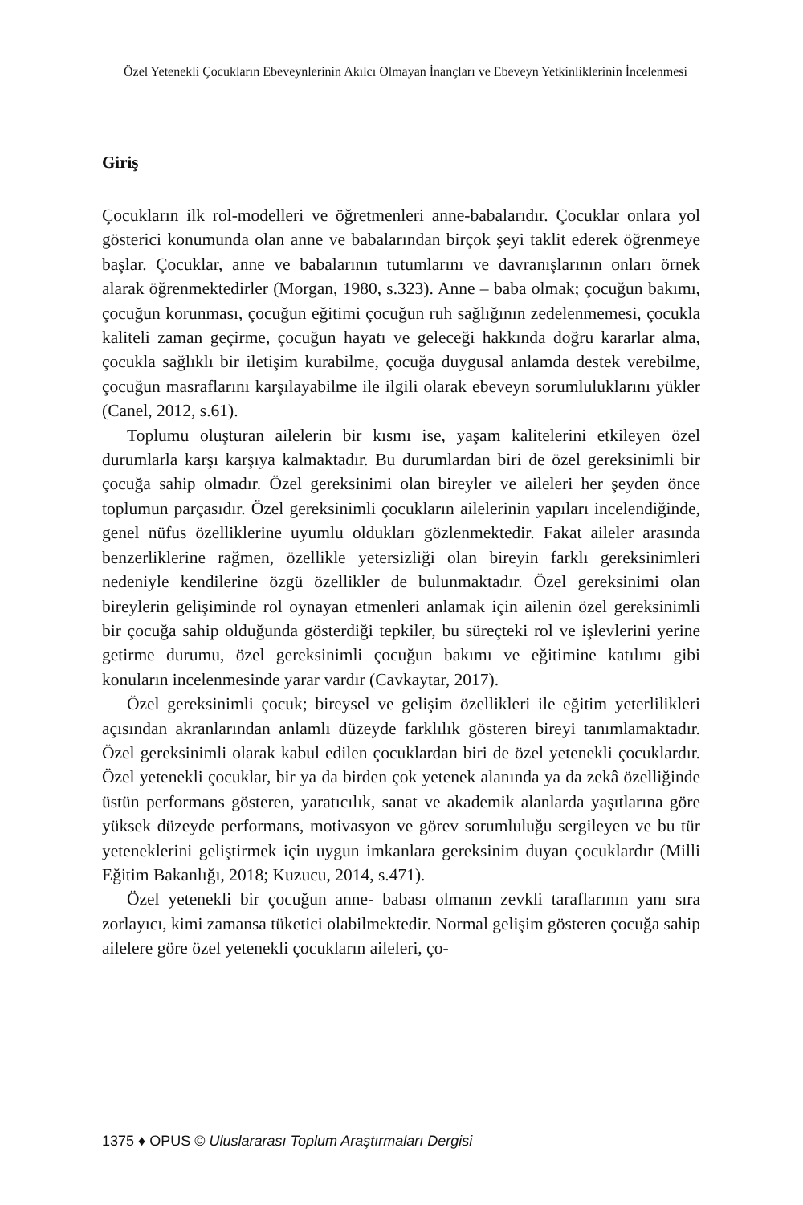Özel Yetenekli Çocukların Ebeveynlerinin Akılcı Olmayan İnançları ve Ebeveyn Yetkinliklerinin İncelenmesi
Giriş
Çocukların ilk rol-modelleri ve öğretmenleri anne-babalarıdır. Çocuklar onlara yol gösterici konumunda olan anne ve babalarından birçok şeyi taklit ederek öğrenmeye başlar. Çocuklar, anne ve babalarının tutumlarını ve davranışlarının onları örnek alarak öğrenmektedirler (Morgan, 1980, s.323). Anne – baba olmak; çocuğun bakımı, çocuğun korunması, çocuğun eğitimi çocuğun ruh sağlığının zedelenmemesi, çocukla kaliteli zaman geçirme, çocuğun hayatı ve geleceği hakkında doğru kararlar alma, çocukla sağlıklı bir iletişim kurabilme, çocuğa duygusal anlamda destek verebilme, çocuğun masraflarını karşılayabilme ile ilgili olarak ebeveyn sorumluluklarını yükler (Canel, 2012, s.61).
Toplumu oluşturan ailelerin bir kısmı ise, yaşam kalitelerini etkileyen özel durumlarla karşı karşıya kalmaktadır. Bu durumlardan biri de özel gereksinimli bir çocuğa sahip olmadır. Özel gereksinimi olan bireyler ve aileleri her şeyden önce toplumun parçasıdır. Özel gereksinimli çocukların ailelerinin yapıları incelendiğinde, genel nüfus özelliklerine uyumlu oldukları gözlenmektedir. Fakat aileler arasında benzerliklerine rağmen, özellikle yetersizliği olan bireyin farklı gereksinimleri nedeniyle kendilerine özgü özellikler de bulunmaktadır. Özel gereksinimi olan bireylerin gelişiminde rol oynayan etmenleri anlamak için ailenin özel gereksinimli bir çocuğa sahip olduğunda gösterdiği tepkiler, bu süreçteki rol ve işlevlerini yerine getirme durumu, özel gereksinimli çocuğun bakımı ve eğitimine katılımı gibi konuların incelenmesinde yarar vardır (Cavkaytar, 2017).
Özel gereksinimli çocuk; bireysel ve gelişim özellikleri ile eğitim yeterlilikleri açısından akranlarından anlamlı düzeyde farklılık gösteren bireyi tanımlamaktadır. Özel gereksinimli olarak kabul edilen çocuklardan biri de özel yetenekli çocuklardır. Özel yetenekli çocuklar, bir ya da birden çok yetenek alanında ya da zekâ özelliğinde üstün performans gösteren, yaratıcılık, sanat ve akademik alanlarda yaşıtlarına göre yüksek düzeyde performans, motivasyon ve görev sorumluluğu sergileyen ve bu tür yeteneklerini geliştirmek için uygun imkanlara gereksinim duyan çocuklardır (Milli Eğitim Bakanlığı, 2018; Kuzucu, 2014, s.471).
Özel yetenekli bir çocuğun anne- babası olmanın zevkli taraflarının yanı sıra zorlayıcı, kimi zamansa tüketici olabilmektedir. Normal gelişim gösteren çocuğa sahip ailelere göre özel yetenekli çocukların aileleri, ço-
1375 ♦ OPUS © Uluslararası Toplum Araştırmaları Dergisi